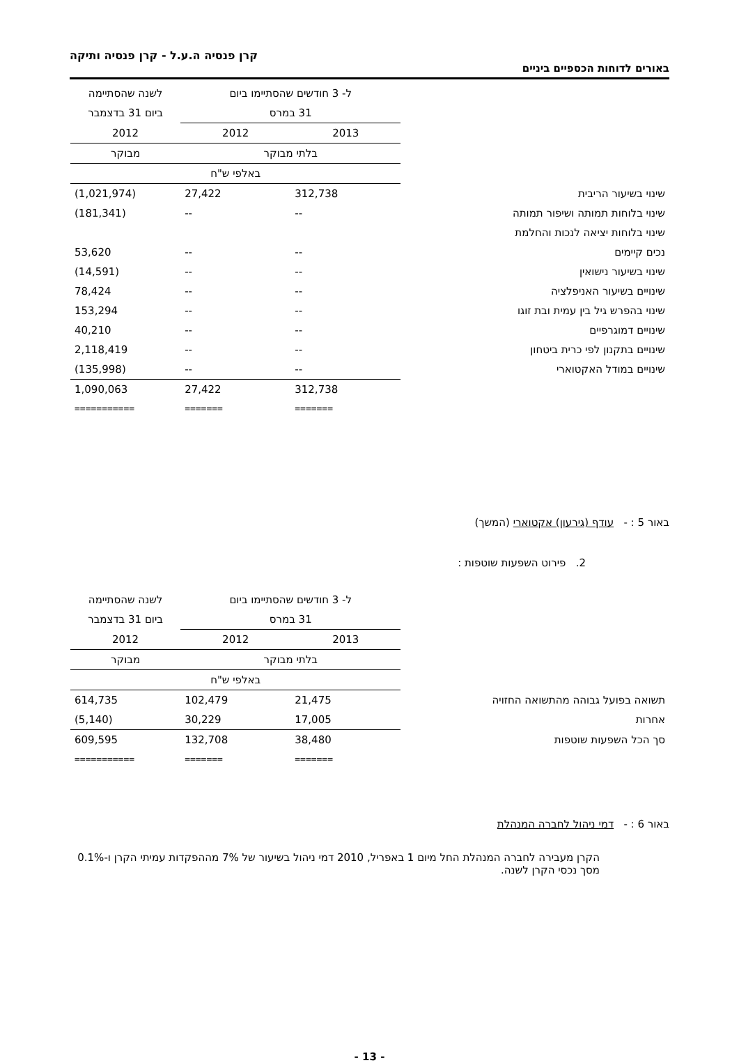קרן פנסיה ה.ע.ל - קרן פנסיה ותיקה
באורים לדוחות הכספיים ביניים
| | ל- 3 חודשים שהסתיימו ביום | | לשנה שהסתיימה |
| | 31 במרס | | ביום 31 בדצמבר |
| | 2013 | 2012 | 2012 |
| | בלתי מבוקר | | מבוקר |
| | באלפי ש"ח | | |
| שינוי בשיעור הריבית | 312,738 | 27,422 | (1,021,974) |
| שינוי בלוחות תמותה ושיפור תמותה | -- | -- | (181,341) |
| שינוי בלוחות יציאה לנכות והחלמת | | | |
| נכים קיימים | -- | -- | 53,620 |
| שינוי בשיעור נישואין | -- | -- | (14,591) |
| שינויים בשיעור האניפלציה | -- | -- | 78,424 |
| שינוי בהפרש גיל בין עמית ובת זוגו | -- | -- | 153,294 |
| שינויים דמוגרפיים | -- | -- | 40,210 |
| שינויים בתקנון לפי כרית ביטחון | -- | -- | 2,118,419 |
| שינויים במודל האקטוארי | -- | -- | (135,998) |
| | 312,738 | 27,422 | 1,090,063 |
| | ======= | ======= | =========== |
באור 5 : - עודף (גירעון) אקטוארי (המשך)
2. פירוט השפעות שוטפות :
| | ל- 3 חודשים שהסתיימו ביום | | לשנה שהסתיימה |
| | 31 במרס | | ביום 31 בדצמבר |
| | 2013 | 2012 | 2012 |
| | בלתי מבוקר | | מבוקר |
| | באלפי ש"ח | | |
| תשואה בפועל גבוהה מהתשואה החזויה | 21,475 | 102,479 | 614,735 |
| אחרות | 17,005 | 30,229 | (5,140) |
| סך הכל השפעות שוטפות | 38,480 | 132,708 | 609,595 |
| | ======= | ======= | =========== |
באור 6 : - דמי ניהול לחברה המנהלת
הקרן מעבירה לחברה המנהלת החל מיום 1 באפריל, 2010 דמי ניהול בשיעור של 7% מההפקדות עמיתי הקרן ו-0.1% מסך נכסי הקרן לשנה.
- 13 -